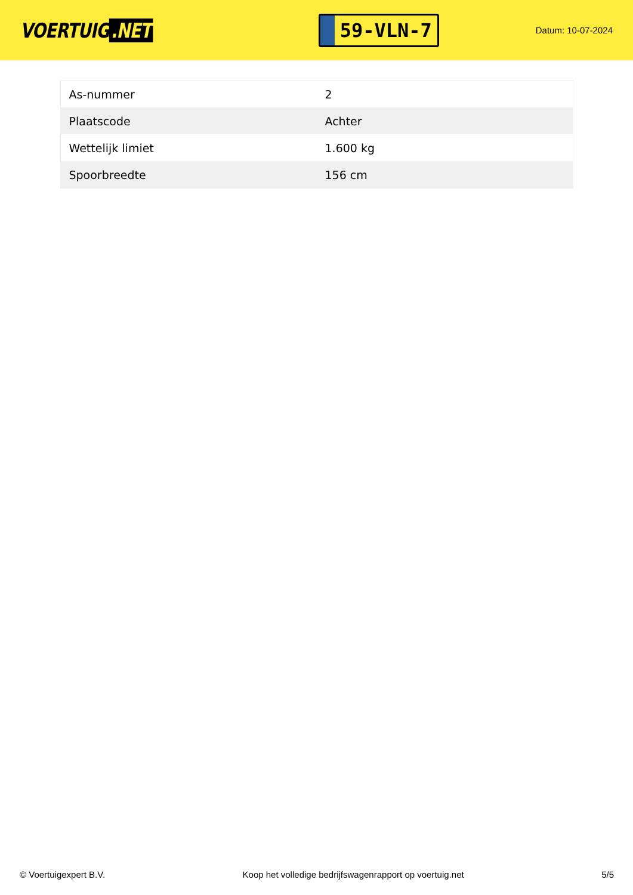VOERTUIG.NET
59-VLN-7
Datum: 10-07-2024
| As-nummer | 2 |
| Plaatscode | Achter |
| Wettelijk limiet | 1.600 kg |
| Spoorbreedte | 156 cm |
© Voertuigexpert B.V. Koop het volledige bedrijfswagenrapport op voertuig.net 5/5